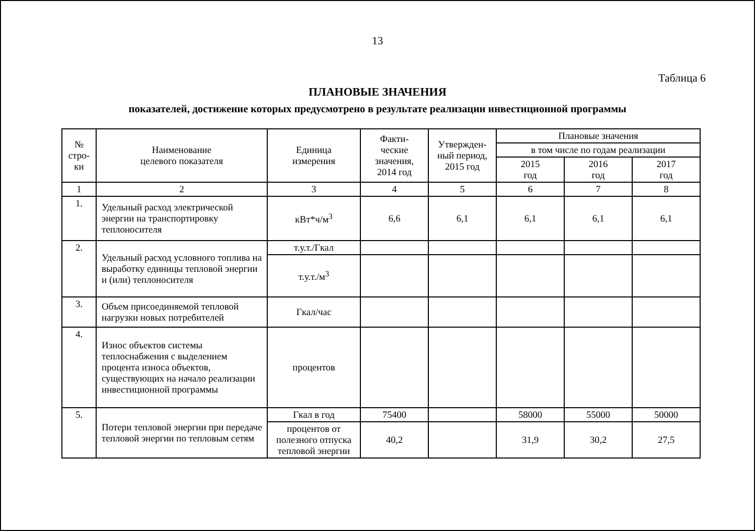13
Таблица 6
ПЛАНОВЫЕ ЗНАЧЕНИЯ
показателей, достижение которых предусмотрено в результате реализации инвестиционной программы
| № стро- ки | Наименование целевого показателя | Единица измерения | Факти- ческие значения, 2014 год | Утвержден- ный период, 2015 год | Плановые значения | | |
| --- | --- | --- | --- | --- | --- | --- | --- |
| | | | | | в том числе по годам реализации | | |
| | | | | | 2015 год | 2016 год | 2017 год |
| 1 | 2 | 3 | 4 | 5 | 6 | 7 | 8 |
| 1. | Удельный расход электрической энергии на транспортировку теплоносителя | кВт*ч/м<sup>3</sup> | 6,6 | 6,1 | 6,1 | 6,1 | 6,1 |
| 2. | Удельный расход условного топлива на выработку единицы тепловой энергии и (или) теплоносителя | т.у.т./Гкал | | | | | |
| | | т.у.т./м<sup>3</sup> | | | | | |
| 3. | Объем присоединяемой тепловой нагрузки новых потребителей | Гкал/час | | | | | |
| 4. | Износ объектов системы теплоснабжения с выделением процента износа объектов, существующих на начало реализации инвестиционной программы | процентов | | | | | |
| 5. | Потери тепловой энергии при передаче тепловой энергии по тепловым сетям | Гкал в год | 75400 | | 58000 | 55000 | 50000 |
| | | процентов от полезного отпуска тепловой энергии | 40,2 | | 31,9 | 30,2 | 27,5 |